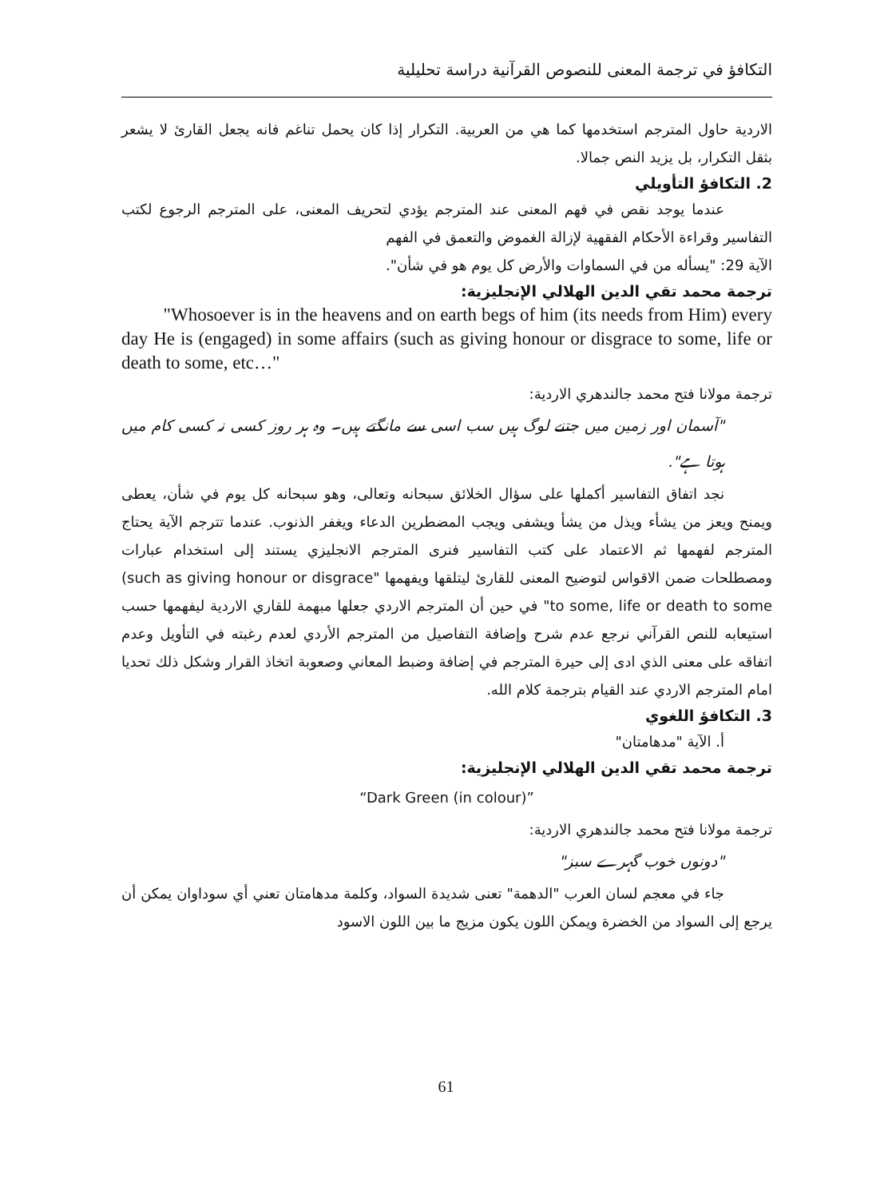التكافؤ في ترجمة المعنى للنصوص القرآنية دراسة تحليلية
الاردية حاول المترجم استخدمها كما هي من العربية. التكرار إذا كان يحمل تناغم فانه يجعل القارئ لا يشعر بثقل التكرار، بل يزيد النص جمالا.
2. التكافؤ التأويلي
عندما يوجد نقص في فهم المعنى عند المترجم يؤدي لتحريف المعنى، على المترجم الرجوع لكتب التفاسير وقراءة الأحكام الفقهية لإزالة الغموض والتعمق في الفهم
الآية 29: "يسأله من في السماوات والأرض كل يوم هو في شأن".
ترجمة محمد تقي الدين الهلالي الإنجليزية:
"Whosoever is in the heavens and on earth begs of him (its needs from Him) every day He is (engaged) in some affairs (such as giving honour or disgrace to some, life or death to some, etc…"
ترجمة مولانا فتح محمد جالندهري الاردية:
"آسمان اور زمین میں جتنے لوگ ہیں سب اسی سے مانگتے ہیں۔ وہ ہر روز کسی نہ کسی کام میں ہوتا ہے".
نجد اتفاق التفاسير أكملها على سؤال الخلائق سبحانه وتعالى، وهو سبحانه كل يوم في شأن، يعطى ويمنح ويعز من يشأء ويذل من يشأ ويشفى ويجب المضطرين الدعاء ويغفر الذنوب. عندما تترجم الآية يحتاج المترجم لفهمها ثم الاعتماد على كتب التفاسير فنرى المترجم الانجليزي يستند إلى استخدام عبارات ومصطلحات ضمن الاقواس لتوضيح المعنى للقارئ ليتلقها ويفهمها "(such as giving honour or disgrace to some, life or death to some" في حين أن المترجم الاردي جعلها مبهمة للقاري الاردية ليفهمها حسب استيعابه للنص القرآني نرجع عدم شرح وإضافة التفاصيل من المترجم الأردي لعدم رغبته في التأويل وعدم اتفاقه على معنى الذي ادى إلى حيرة المترجم في إضافة وضبط المعاني وصعوبة اتخاذ القرار وشكل ذلك تحديا امام المترجم الاردي عند القيام بترجمة كلام الله.
3. التكافؤ اللغوي
أ. الآية "مدهامتان"
ترجمة محمد تقي الدين الهلالي الإنجليزية:
“Dark Green (in colour)”
ترجمة مولانا فتح محمد جالندهري الاردية:
"دونوں خوب گہرے سبز"
جاء في معجم لسان العرب "الدهمة" تعنى شديدة السواد، وكلمة مدهامتان تعني أي سوداوان يمكن أن يرجع إلى السواد من الخضرة ويمكن اللون يكون مزيج ما بين اللون الاسود
61